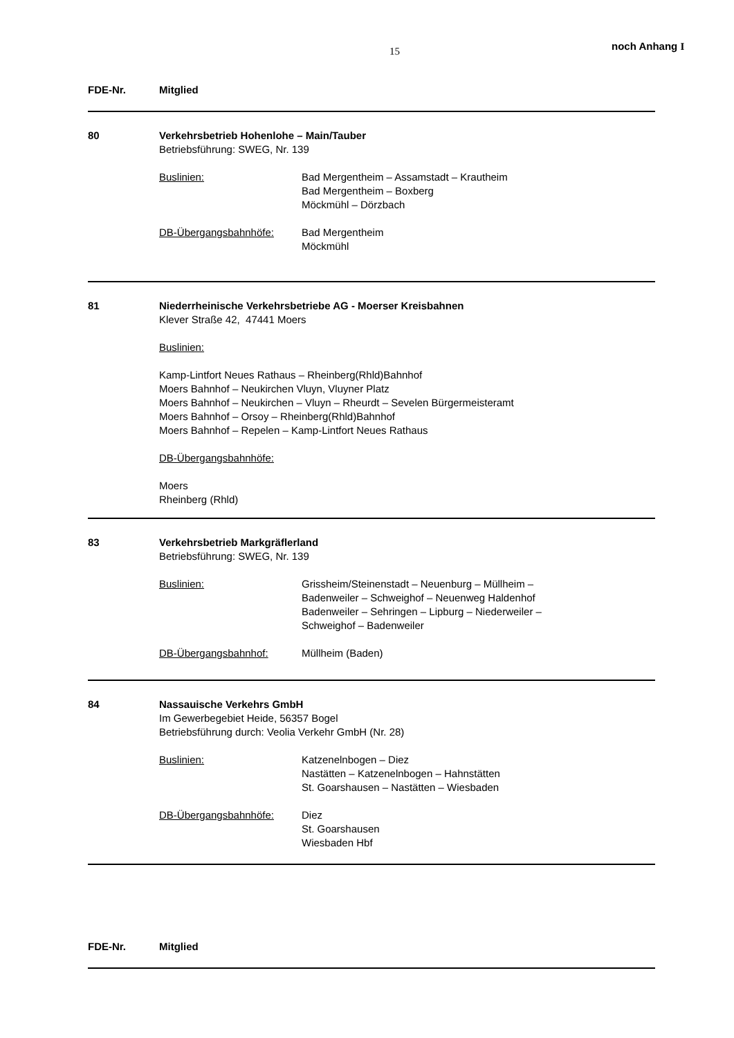15 noch Anhang I
FDE-Nr. Mitglied
80 Verkehrsbetrieb Hohenlohe – Main/Tauber
Betriebsführung: SWEG, Nr. 139
Buslinien: Bad Mergentheim – Assamstadt – Krautheim
Bad Mergentheim – Boxberg
Möckmühl – Dörzbach
DB-Übergangsbahnhöfe: Bad Mergentheim
Möckmühl
81 Niederrheinische Verkehrsbetriebe AG - Moerser Kreisbahnen
Klever Straße 42, 47441 Moers
Buslinien:
Kamp-Lintfort Neues Rathaus – Rheinberg(Rhld)Bahnhof
Moers Bahnhof – Neukirchen Vluyn, Vluyner Platz
Moers Bahnhof – Neukirchen – Vluyn – Rheurdt – Sevelen Bürgermeisteramt
Moers Bahnhof – Orsoy – Rheinberg(Rhld)Bahnhof
Moers Bahnhof – Repelen – Kamp-Lintfort Neues Rathaus
DB-Übergangsbahnhöfe:
Moers
Rheinberg (Rhld)
83 Verkehrsbetrieb Markgräflerland
Betriebsführung: SWEG, Nr. 139
Buslinien: Grissheim/Steinenstadt – Neuenburg – Müllheim –
Badenweiler – Schweighof – Neuenweg Haldenhof
Badenweiler – Sehringen – Lipburg – Niederweiler –
Schweighof – Badenweiler
DB-Übergangsbahnhof: Müllheim (Baden)
84 Nassauische Verkehrs GmbH
Im Gewerbegebiet Heide, 56357 Bogel
Betriebsführung durch: Veolia Verkehr GmbH (Nr. 28)
Buslinien: Katzenelnbogen – Diez
Nastätten – Katzenelnbogen – Hahnstätten
St. Goarshausen – Nastätten – Wiesbaden
DB-Übergangsbahnhöfe: Diez
St. Goarshausen
Wiesbaden Hbf
FDE-Nr. Mitglied